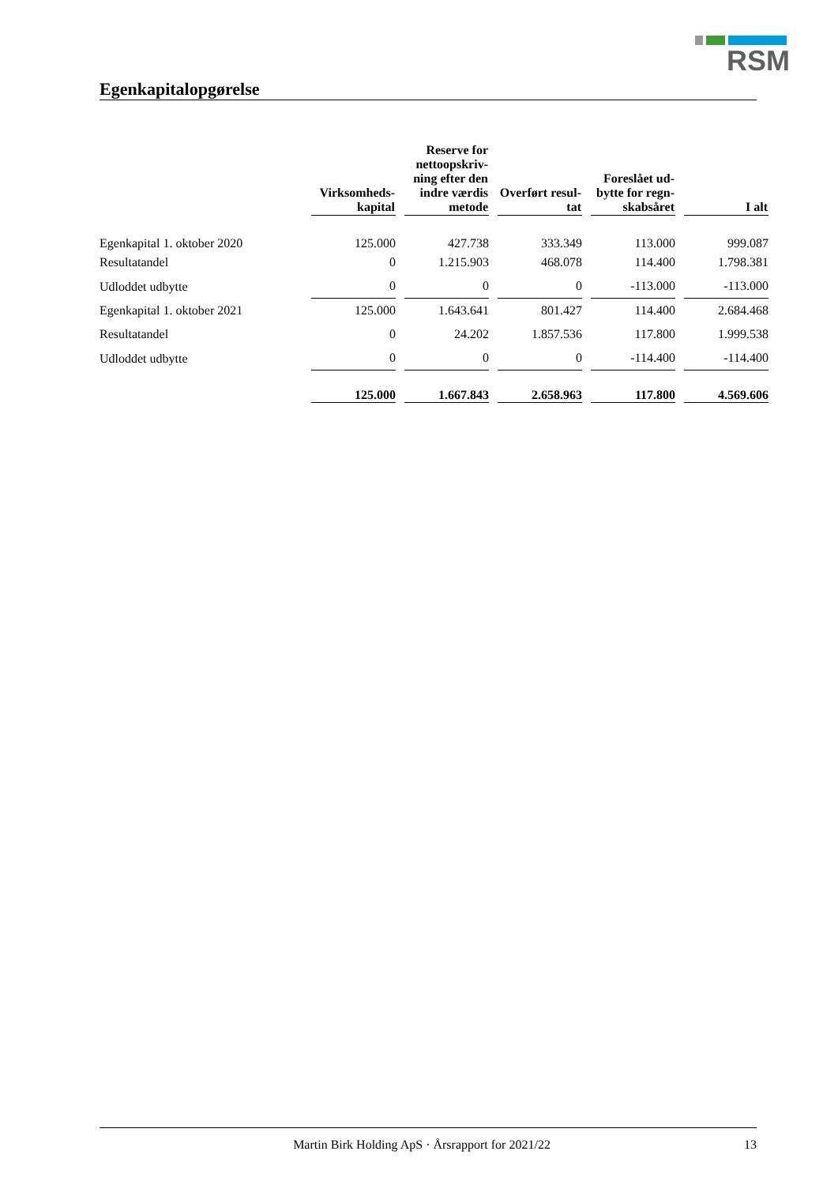RSM
Egenkapitalopgørelse
| | Virksomheds- kapital | Reserve for nettoopskriv- ning efter den indre værdis metode | Overført resul- tat | Foreslået ud- bytte for regn- skabsåret | I alt |
| --- | --- | --- | --- | --- | --- |
| Egenkapital 1. oktober 2020 | 125.000 | 427.738 | 333.349 | 113.000 | 999.087 |
| Resultatandel | 0 | 1.215.903 | 468.078 | 114.400 | 1.798.381 |
| Udloddet udbytte | 0 | 0 | 0 | -113.000 | -113.000 |
| Egenkapital 1. oktober 2021 | 125.000 | 1.643.641 | 801.427 | 114.400 | 2.684.468 |
| Resultatandel | 0 | 24.202 | 1.857.536 | 117.800 | 1.999.538 |
| Udloddet udbytte | 0 | 0 | 0 | -114.400 | -114.400 |
| | 125.000 | 1.667.843 | 2.658.963 | 117.800 | 4.569.606 |
Martin Birk Holding ApS · Årsrapport for 2021/22 13